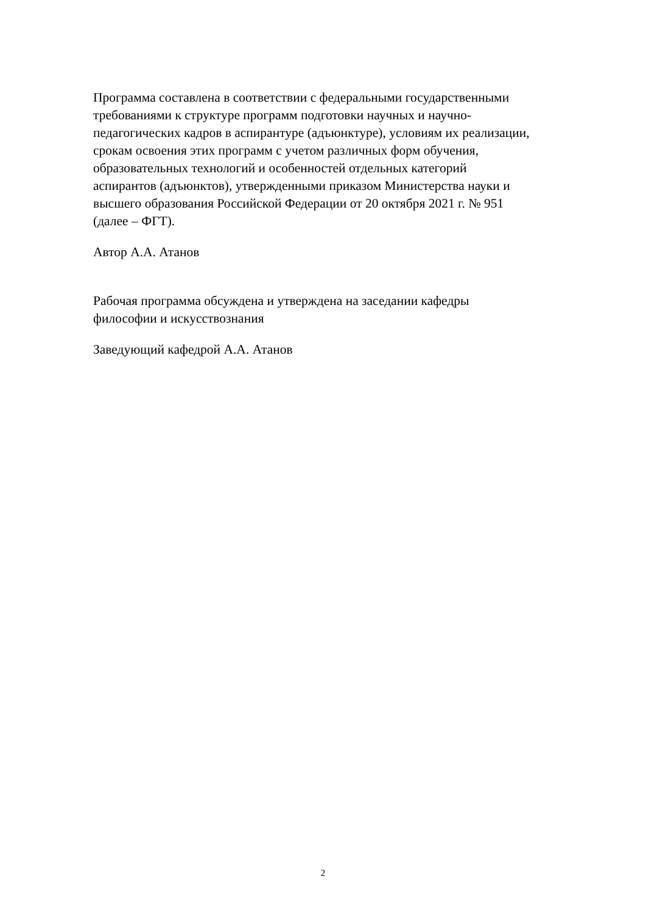Программа составлена в соответствии с федеральными государственными
требованиями к структуре программ подготовки научных и научно-
педагогических кадров в аспирантуре (адъюнктуре), условиям их реализации,
срокам освоения этих программ с учетом различных форм обучения,
образовательных технологий и особенностей отдельных категорий
аспирантов (адъюнктов), утвержденными приказом Министерства науки и
высшего образования Российской Федерации от 20 октября 2021 г. № 951
(далее – ФГТ).
Автор А.А. Атанов
Рабочая программа обсуждена и утверждена на заседании кафедры
философии и искусствознания
Заведующий кафедрой А.А. Атанов
2